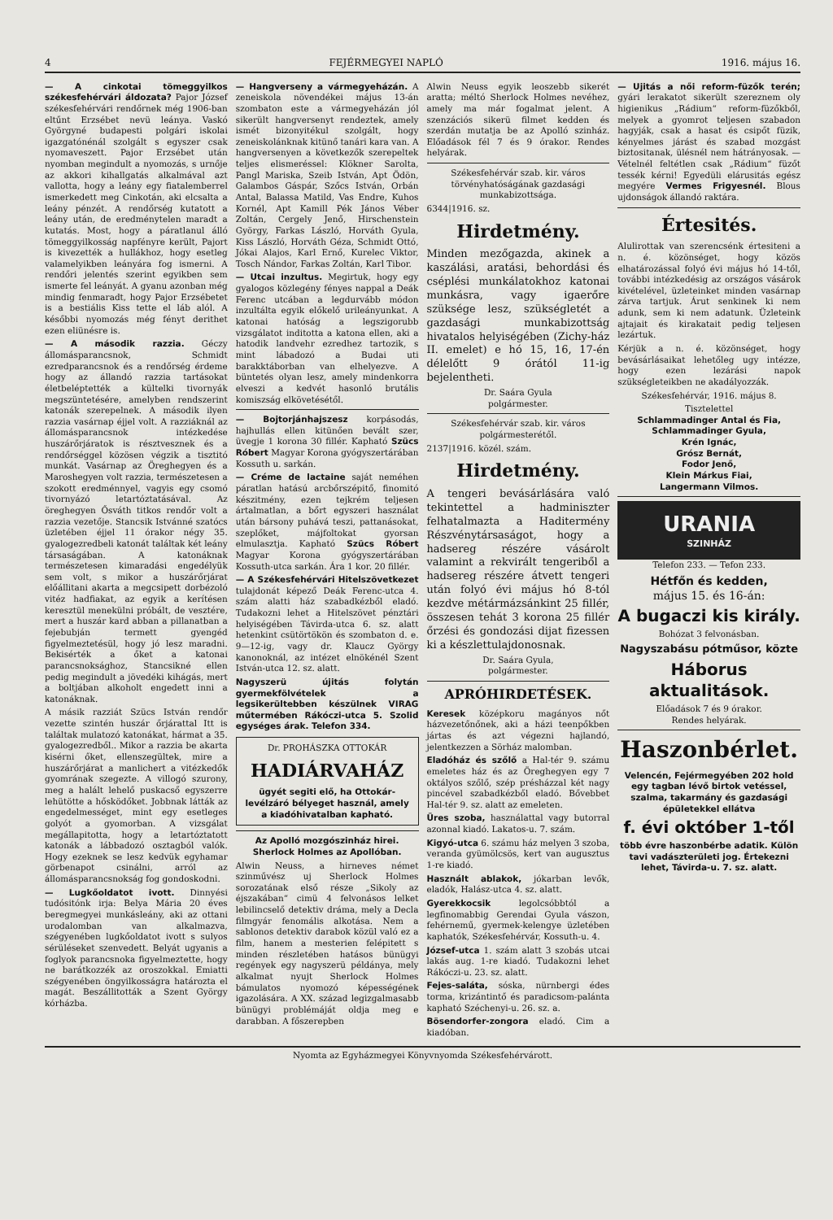4 FEJÉRMEGYEI NAPLÓ 1916. május 16.
— A cinkotai tömeggyilkos székesfehérvári áldozata? Pajor József székesfehérvári rendőrnek még 1906-ban eltűnt Erzsébet nevü leánya. Vaskó Györgyné budapesti polgári iskolai igazgatónénál szolgált s egyszer csak nyomaveszett. Pajor Erzsébet után nyomban megindult a nyomozás, s urnője az akkori kihallgatás alkalmával azt vallotta, hogy a leány egy fiatalemberrel ismerkedett meg Cinkotán, aki elcsalta a leány pénzét. A rendőrség kutatott a leány után, de eredménytelen maradt a kutatás. Most, hogy a páratlanul álló tömeggyilkosság napfényre került, Pajort is kivezették a hullákhoz, hogy esetleg valamelyikben leányára fog ismerni. A rendőri jelentés szerint egyikben sem ismerte fel leányát. A gyanu azonban még mindig fenmaradt, hogy Pajor Erzsébetet is a bestiális Kiss tette el láb alól. A későbbi nyomozás még fényt derithet ezen eliünésre is.
— A második razzia. Géczy állomásparancsnok, Schmidt ezredparancsnok és a rendőrség érdeme hogy az állandó razzia tartásokat életbeléptették a kültelki tivornyák megszüntetésére, amelyben rendszerint katonák szerepelnek. A második ilyen razzia vasárnap éjjel volt. A razziáknál az állomásparancsnok intézkedése huszárőrjáratok is résztvesznek és a rendőrséggel közösen végzik a tisztitó munkát. Vasárnap az Öreghegyen és a Maroshegyen volt razzia, természetesen a szokott eredménnyel, vagyis egy csomó tivornyázó letartóztatásával. Az öreghegyen Ősváth titkos rendőr volt a razzia vezetője. Stancsik Istvánné szatócs üzletében éjjel 11 órakor négy 35. gyalogezredbeli katonát találtak két leány társaságában. A katonáknak természetesen kimaradási engedélyük sem volt, s mikor a huszárőrjárat előállitani akarta a megcsipett dorbézoló vitéz hadfiakat, az egyik a kerítésen keresztül menekülni próbált, de vesztére, mert a huszár kard abban a pillanatban a fejebubján termett gyengéd figyelmeztetésül, hogy jó lesz maradni. Bekisérték a őket a katonai parancsnoksághoz, Stancsikné ellen pedig megindult a jövedéki kihágás, mert a boltjában alkoholt engedett inni a katonáknak.
A másik razziát Szücs István rendőr vezette szintén huszár őrjárattal Itt is találtak mulatozó katonákat, hármat a 35. gyalogezredből.. Mikor a razzia be akarta kisérni őket, ellenszegültek, mire a huszárőrjárat a manlichert a vitézkedők gyomrának szegezte. A villogó szurony, meg a halált lehelő puskacső egyszerre lehütötte a hősködőket. Jobbnak látták az engedelmességet, mint egy esetleges golyót a gyomorban. A vizsgálat megállapitotta, hogy a letartóztatott katonák a lábbadozó osztagból valók. Hogy ezeknek se lesz kedvük egyhamar görbenapot csinálni, arról az állomásparancsnokság fog gondoskodni.
— Lugkőoldatot ivott. Dinnyési tudósitónk irja: Belya Mária 20 éves beregmegyei munkásleány, aki az ottani urodalomban van alkalmazva, szégyenében lugkőoldatot ivott s sulyos sérüléseket szenvedett. Belyát ugyanis a foglyok parancsnoka figyelmeztette, hogy ne barátkozzék az oroszokkal. Emiatti szégyenében öngyilkosságra határozta el magát. Beszállitották a Szent György kórházba.
— Hangverseny a vármegyeházán. A zeneiskola növendékei május 13-án szombaton este a vármegyeházán jól sikerült hangversenyt rendeztek, amely ismét bizonyitékul szolgált, hogy zeneiskolánknak kitünő tanári kara van. A hangversenyen a következők szerepeltek teljes elismeréssel: Klökner Sarolta, Pangl Mariska, Szeib István, Apt Ödön, Galambos Gáspár, Szőcs István, Orbán Antal, Balassa Matild, Vas Endre, Kuhos Kornél, Apt Kamill Pék János Véber Zoltán, Cergely Jenő, Hirschenstein György, Farkas László, Horváth Gyula, Kiss László, Horváth Géza, Schmidt Ottó, Jókai Alajos, Karl Ernő, Kurelec Viktor, Tosch Nándor, Farkas Zoltán, Karl Tibor.
— Utcai inzultus. Megirtuk, hogy egy gyalogos közlegény fényes nappal a Deák Ferenc utcában a legdurvább módon inzultálta egyik előkelő urileányunkat. A katonai hatóság a legszigorubb vizsgálatot inditotta a katona ellen, aki a hatodik landvehr ezredhez tartozik, s mint lábadozó a Budai uti barakktáborban van elhelyezve. A büntetés olyan lesz, amely mindenkorra elveszi a kedvét hasonló brutális komiszság elkövetésétől.
— Bojtorjánhajszesz korpásodás, hajhullás ellen kitünően bevált szer, üvegje 1 korona 30 fillér. Kapható Szücs Róbert Magyar Korona gyógyszertárában Kossuth u. sarkán.
— Créme de lactaine saját neméhen páratlan hatású arcbőrszépitő, finomitó készitmény, ezen tejkrém teljesen ártalmatlan, a bőrt egyszeri használat után bársony puhává teszi, pattanásokat, szeplőket, májfoltokat gyorsan elmulasztja. Kapható Szücs Róbert Magyar Korona gyógyszertárában Kossuth-utca sarkán. Ára 1 kor. 20 fillér.
— A Székesfehérvári Hitelszövetkezet tulajdonát képező Deák Ferenc-utca 4. szám alatti ház szabadkézből eladó. Tudakozni lehet a Hitelszövet pénztári helyiségében Távirda-utca 6. sz. alatt hetenkint csütörtökön és szombaton d. e. 9—12-ig, vagy dr. Klaucz György kanonoknál, az intézet elnökénél Szent István-utca 12. sz. alatt.
Nagyszerü újitás folytán gyermekfölvételek a legsikerültebben készülnek VIRAG műtermében Rákóczi-utca 5. Szolid egységes árak. Telefon 334.
Dr. PROHÁSZKA OTTOKÁR
HADIÁRVAHÁZ
ügyét segiti elő, ha Ottokár-levélzáró bélyeget használ, amely a kiadóhivatalban kapható.
Az Apolló mozgószinház hirei.
Sherlock Holmes az Apollóban.
Alwin Neuss, a hirneves német szinművész uj Sherlock Holmes sorozatának első része „Sikoly az éjszakában“ cimü 4 felvonásos lelket lebilincselő detektiv dráma, mely a Decla filmgyár fenomális alkotása. Nem a sablonos detektiv darabok közül való ez a film, hanem a mesterien felépitett s minden részletében hatásos bünügyi regények egy nagyszerü példánya, mely alkalmat nyujt Sherlock Holmes bámulatos nyomozó képességének igazolására. A XX. század legizgalmasabb bünügyi problémáját oldja meg e darabban. A főszerepben
Alwin Neuss egyik leoszebb sikerét aratta; méltó Sherlock Holmes nevéhez, amely ma már fogalmat jelent. A szenzációs sikerü filmet kedden és szerdán mutatja be az Apolló szinház. Előadások fél 7 és 9 órakor. Rendes helyárak.
Székesfehérvár szab. kir. város törvényhatóságának gazdasági munkabizottsága.
6344|1916. sz.
Hirdetmény.
Minden mezőgazda, akinek a kaszálási, aratási, behordási és cséplési munkálatokhoz katonai munkásra, vagy igaerőre szüksége lesz, szükségletét a gazdasági munkabizottság hivatalos helyiségében (Zichy-ház II. emelet) e hó 15, 16, 17-én délelőtt 9 órától 11-ig bejelentheti.
Dr. Saára Gyula
polgármester.
Székesfehérvár szab. kir. város polgármesterétől.
2137|1916. közél. szám.
Hirdetmény.
A tengeri bevásárlására való tekintettel a hadminiszter felhatalmazta a Haditermény Részvénytársaságot, hogy a hadsereg részére vásárolt valamint a rekvirált tengeriből a hadsereg részére átvett tengeri után folyó évi május hó 8-tól kezdve métármázsánkint 25 fillér, összesen tehát 3 korona 25 fillér őrzési és gondozási dijat fizessen ki a készlettulajdonosnak.
Dr. Saára Gyula,
polgármester.
APRÓHIRDETÉSEK.
Keresek középkoru magányos nőt házvezetőnőnek, aki a házi teenpőkben jártas és azt végezni hajlandó, jelentkezzen a Sörház malomban.
Eladóház és szőlő a Hal-tér 9. számu emeletes ház és az Öreghegyen egy 7 oktályos szőlő, szép présházzal két nagy pincével szabadkézből eladó. Bővebbet Hal-tér 9. sz. alatt az emeleten.
Üres szoba, használattal vagy butorral azonnal kiadó. Lakatos-u. 7. szám.
Kigyó-utca 6. számu ház melyen 3 szoba, veranda gyümölcsös, kert van augusztus 1-re kiadó.
Használt ablakok, jókarban levők, eladók, Halász-utca 4. sz. alatt.
Gyerekkocsik legolcsóbbtól a legfinomabbig Gerendai Gyula vászon, fehérnemű, gyermek-kelengye üzletében kaphatók, Székesfehérvár, Kossuth-u. 4.
József-utca 1. szám alatt 3 szobás utcai lakás aug. 1-re kiadó. Tudakozni lehet Rákóczi-u. 23. sz. alatt.
Fejes-saláta, sóska, nürnbergi édes torma, krizántintő és paradicsom-palánta kapható Széchenyi-u. 26. sz. a.
Bösendorfer-zongora eladó. Cim a kiadóban.
— Ujitás a női reform-füzők terén; gyári lerakatot sikerült szereznem oly higienikus „Rádium“ reform-füzőkből, melyek a gyomrot teljesen szabadon hagyják, csak a hasat és csipőt füzik, kényelmes járást és szabad mozgást biztositanak, ülésnél nem hátrányosak. — Vételnél feltétlen csak „Rádium“ füzőt tessék kérni! Egyedüli elárusitás egész megyére Vermes Frigyesnél. Blous ujdonságok állandó raktára.
Értesités.
Alulirottak van szerencsénk értesiteni a n. é. közönséget, hogy közös elhatározással folyó évi május hó 14-től, további intézkedésig az országos vásárok kivételével, üzleteinket minden vasárnap zárva tartjuk. Árut senkinek ki nem adunk, sem ki nem adatunk. Üzleteink ajtajait és kirakatait pedig teljesen lezártuk.
Kérjük a n. é. közönséget, hogy bevásárlásaikat lehetőleg ugy intézze, hogy ezen lezárási napok szükségleteikben ne akadályozzák.
Székesfehérvár, 1916. május 8.
Tisztelettel
Schlammadinger Antal és Fia,
Schlammadinger Gyula,
Krén Ignác,
Grósz Bernát,
Fodor Jenő,
Klein Márkus Fiai,
Langermann Vilmos.
URANIA
SZINHÁZ
Telefon 233. — Tefon 233.
Hétfőn és kedden,
május 15. és 16-án:
A bugaczi kis király.
Bohózat 3 felvonásban.
Nagyszabásu pótműsor, közte
Háborus aktualitások.
Előadások 7 és 9 órakor.
Rendes helyárak.
Haszonbérlet.
Velencén, Fejérmegyében 202 hold egy tagban lévő birtok vetéssel, szalma, takarmány és gazdasági épületekkel ellátva
f. évi október 1-től
több évre haszonbérbe adatik. Külön tavi vadászterületi jog. Értekezni lehet, Távirda-u. 7. sz. alatt.
Nyomta az Egyházmegyei Könyvnyomda Székesfehérvárott.